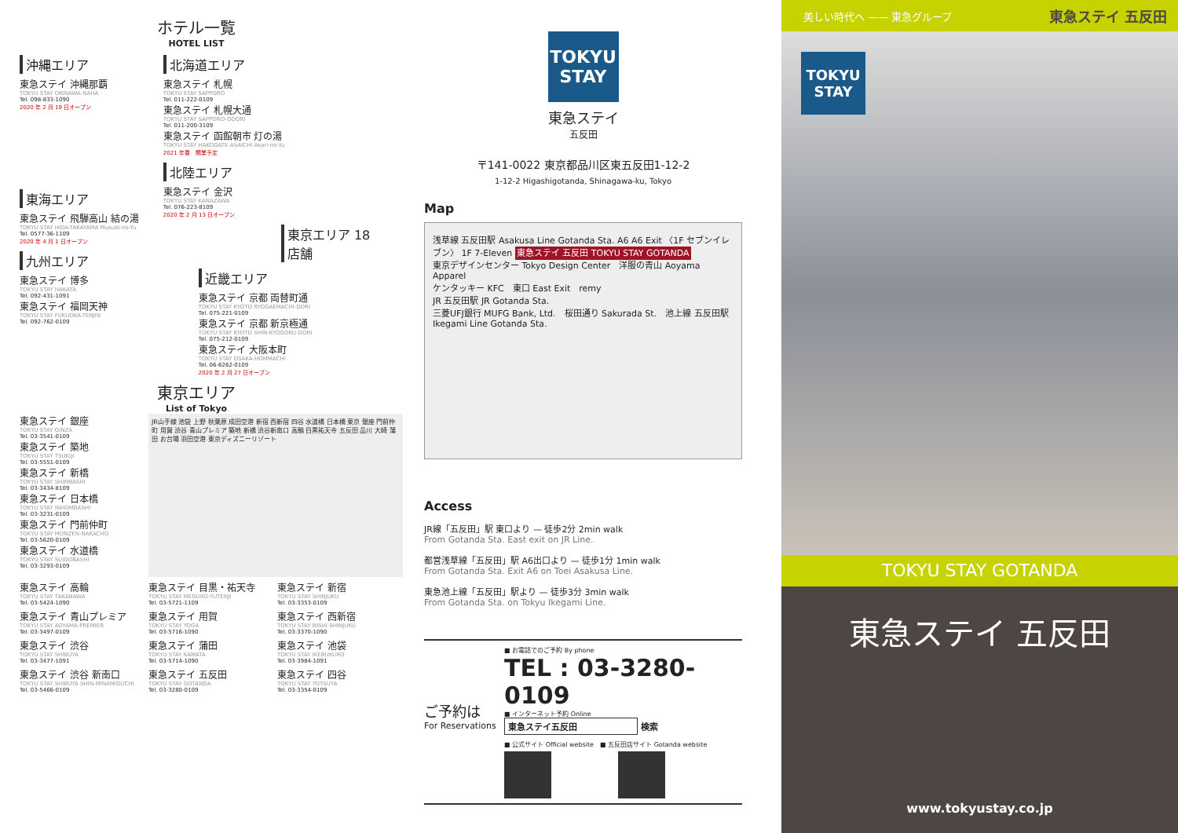ホテル一覧
HOTEL LIST
沖縄エリア
東急ステイ 沖縄那覇
TOKYU STAY OKINAWA-NAHA
Tel. 098-833-1090
2020 年 2 月 19 日オープン
東海エリア
東急ステイ 飛騨高山 結の湯
TOKYU STAY HIDA-TAKAYAMA Musubi-no-Yu
Tel. 0577-36-1109
2020 年 4 月 1 日オープン
九州エリア
東急ステイ 博多
TOKYU STAY HAKATA
Tel. 092-431-1091
東急ステイ 福岡天神
TOKYU STAY FUKUOKA-TENJIN
Tel. 092-762-0109
北海道エリア
東急ステイ 札幌
TOKYU STAY SAPPORO
Tel. 011-222-0109
東急ステイ 札幌大通
TOKYU STAY SAPPORO-ODORI
Tel. 011-200-3109
東急ステイ 函館朝市 灯の湯
TOKYU STAY HAKODATE-ASAICHI Akari-no-Yu
2021 年春　開業予定
北陸エリア
東急ステイ 金沢
TOKYU STAY KANAZAWA
Tel. 076-223-8109
2020 年 2 月 13 日オープン
東京エリア 18店舗
近畿エリア
東急ステイ 京都 両替町通
TOKYU STAY KYOTO RYOGAEMACHI-DORI
Tel. 075-221-0109
東急ステイ 京都 新京極通
TOKYU STAY KYOTO SHIN-KYOGOKU-DORI
Tel. 075-212-0109
東急ステイ 大阪本町
TOKYU STAY OSAKA-HOMMACHI
Tel. 06-6262-0109
2020 年 2 月 27 日オープン
東京エリア
List of Tokyo
東急ステイ 銀座
TOKYU STAY GINZA
Tel. 03-3541-0109
東急ステイ 築地
TOKYU STAY TSUKIJI
Tel. 03-5551-0109
東急ステイ 新橋
TOKYU STAY SHIMBASHI
Tel. 03-3434-8109
東急ステイ 日本橋
TOKYU STAY NIHOMBASHI
Tel. 03-3231-0109
東急ステイ 門前仲町
TOKYU STAY MONZEN-NAKACHO
Tel. 03-5620-0109
東急ステイ 水道橋
TOKYU STAY SUIDOBASHI
Tel. 03-3293-0109
JR山手線 池袋 上野 秋葉原 成田空港 新宿 西新宿 四谷 水道橋 日本橋 東京 銀座 門前仲町 用賀 渋谷 青山プレミア 築地 新橋 渋谷新南口 高輪 目黒祐天寺 五反田 品川 大崎 蒲田 お台場 羽田空港 東京ディズニーリゾート
東急ステイ 高輪
TOKYU STAY TAKANAWA
Tel. 03-5424-1090
東急ステイ 目黒・祐天寺
TOKYU STAY MEGURO-YUTENJI
Tel. 03-5721-1109
東急ステイ 新宿
TOKYU STAY SHINJUKU
Tel. 03-3353-0109
東急ステイ 青山プレミア
TOKYU STAY AOYAMA-PREMIER
Tel. 03-3497-0109
東急ステイ 用賀
TOKYU STAY YOGA
Tel. 03-5716-1090
東急ステイ 西新宿
TOKYU STAY NISHI-SHINJUKU
Tel. 03-3370-1090
東急ステイ 渋谷
TOKYU STAY SHIBUYA
Tel. 03-3477-1091
東急ステイ 蒲田
TOKYU STAY KAMATA
Tel. 03-5714-1090
東急ステイ 池袋
TOKYU STAY IKEBUKURO
Tel. 03-3984-1091
東急ステイ 渋谷 新南口
TOKYU STAY SHIBUYA SHIN-MINAMIGUCHI
Tel. 03-5466-0109
東急ステイ 五反田
TOKYU STAY GOTANDA
Tel. 03-3280-0109
東急ステイ 四谷
TOKYU STAY YOTSUYA
Tel. 03-3354-0109
TOKYU
STAY
東急ステイ
五反田
〒141-0022 東京都品川区東五反田1-12-2
1-12-2 Higashigotanda, Shinagawa-ku, Tokyo
Map
浅草線 五反田駅 Asakusa Line Gotanda Sta. A6 A6 Exit 〈1F セブンイレブン〉 1F 7-Eleven 東急ステイ 五反田 TOKYU STAY GOTANDA
東京デザインセンター Tokyo Design Center　洋服の青山 Aoyama Apparel
ケンタッキー KFC　東口 East Exit　remy
JR 五反田駅 JR Gotanda Sta.
三菱UFJ銀行 MUFG Bank, Ltd.　桜田通り Sakurada St.　池上線 五反田駅 Ikegami Line Gotanda Sta.
Access
JR線「五反田」駅 東口より — 徒歩2分 2min walk
From Gotanda Sta. East exit on JR Line.
都営浅草線「五反田」駅 A6出口より — 徒歩1分 1min walk
From Gotanda Sta. Exit A6 on Toei Asakusa Line.
東急池上線「五反田」駅より — 徒歩3分 3min walk
From Gotanda Sta. on Tokyu Ikegami Line.
ご予約は
For Reservations
■ お電話でのご予約 By phone
TEL : 03-3280-0109
■ インターネット予約 Online
東急ステイ五反田 検索
■ 公式サイト Official website　■ 五反田店サイト Gotanda website
美しい時代へ —— 東急グループ 東急ステイ 五反田
TOKYU
STAY
TOKYU STAY GOTANDA
東急ステイ 五反田
www.tokyustay.co.jp